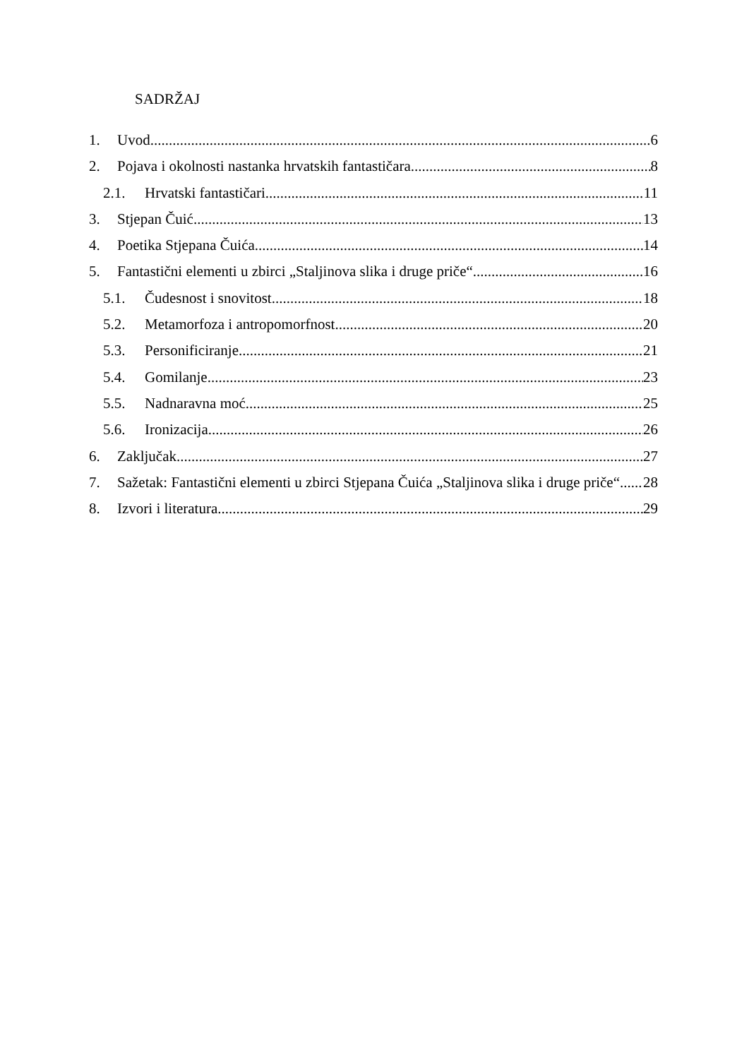SADRŽAJ
1. Uvod 6
2. Pojava i okolnosti nastanka hrvatskih fantastičara 8
2.1. Hrvatski fantastičari 11
3. Stjepan Čuić 13
4. Poetika Stjepana Čuića 14
5. Fantastični elementi u zbirci „Staljinova slika i druge priče“ 16
5.1. Čudesnost i snovitost 18
5.2. Metamorfoza i antropomorfnost 20
5.3. Personificiranje 21
5.4. Gomilanje 23
5.5. Nadnaravna moć 25
5.6. Ironizacija 26
6. Zaključak 27
7. Sažetak: Fantastični elementi u zbirci Stjepana Čuića „Staljinova slika i druge priče“ 28
8. Izvori i literatura 29